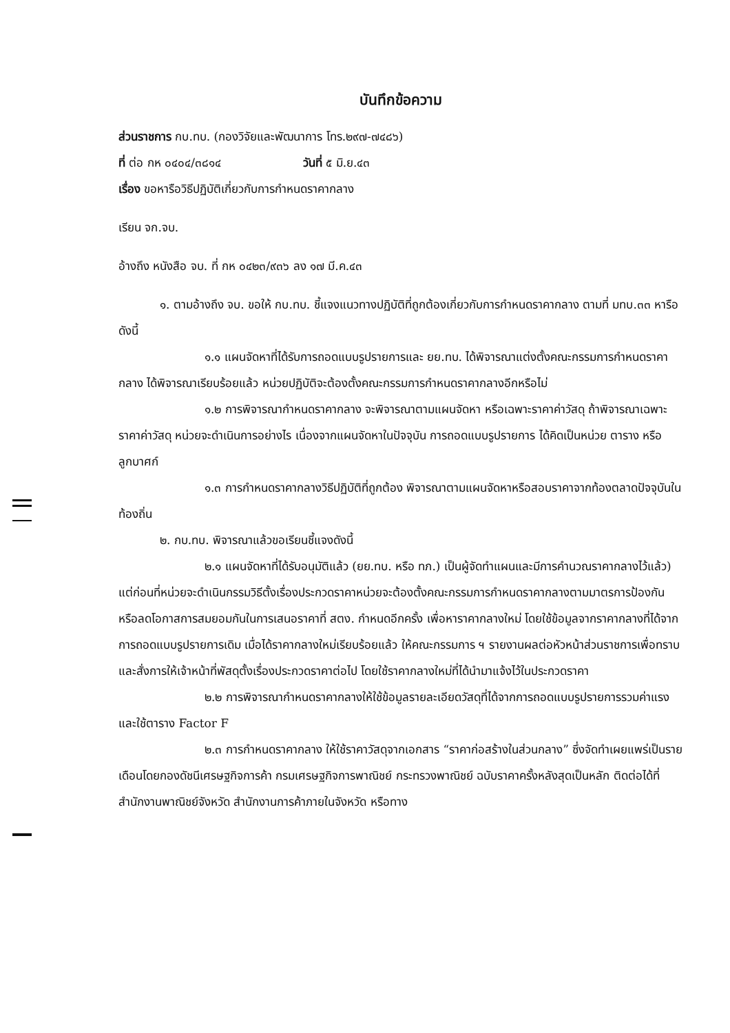บันทึกข้อความ
ส่วนราชการ กบ.ทบ. (กองวิจัยและพัฒนาการ โทร.๒๙๗-๗๔๘๖)
ที่ ต่อ กห ๐๔๐๔/๓๘๑๔ วันที่ ๕ มิ.ย.๔๓
เรื่อง ขอหารือวิธีปฏิบัติเกี่ยวกับการกำหนดราคากลาง
เรียน จก.จบ.
อ้างถึง หนังสือ จบ. ที่ กห ๐๔๒๓/๙๓๖ ลง ๑๗ มี.ค.๔๓
๑. ตามอ้างถึง จบ. ขอให้ กบ.ทบ. ชี้แจงแนวทางปฏิบัติที่ถูกต้องเกี่ยวกับการกำหนดราคากลาง ตามที่ มทบ.๓๓ หารือดังนี้
๑.๑ แผนจัดหาที่ได้รับการถอดแบบรูปรายการและ ยย.ทบ. ได้พิจารณาแต่งตั้งคณะกรรมการกำหนดราคากลาง ได้พิจารณาเรียบร้อยแล้ว หน่วยปฏิบัติจะต้องตั้งคณะกรรมการกำหนดราคากลางอีกหรือไม่
๑.๒ การพิจารณากำหนดราคากลาง จะพิจารณาตามแผนจัดหา หรือเฉพาะราคาค่าวัสดุ ถ้าพิจารณาเฉพาะราคาค่าวัสดุ หน่วยจะดำเนินการอย่างไร เนื่องจากแผนจัดหาในปัจจุบัน การถอดแบบรูปรายการ ได้คิดเป็นหน่วย ตาราง หรือลูกบาศก์
๑.๓ การกำหนดราคากลางวิธีปฏิบัติที่ถูกต้อง พิจารณาตามแผนจัดหาหรือสอบราคาจากท้องตลาดปัจจุบันในท้องถิ่น
๒. กบ.ทบ. พิจารณาแล้วขอเรียนชี้แจงดังนี้
๒.๑ แผนจัดหาที่ได้รับอนุมัติแล้ว (ยย.ทบ. หรือ ทภ.) เป็นผู้จัดทำแผนและมีการคำนวณราคากลางไว้แล้ว) แต่ก่อนที่หน่วยจะดำเนินกรรมวิธีตั้งเรื่องประกวดราคาหน่วยจะต้องตั้งคณะกรรมการกำหนดราคากลางตามมาตรการป้องกันหรือลดโอกาสการสมยอมกันในการเสนอราคาที่ สตง. กำหนดอีกครั้ง เพื่อหาราคากลางใหม่ โดยใช้ข้อมูลจากราคากลางที่ได้จากการถอดแบบรูปรายการเดิม เมื่อได้ราคากลางใหม่เรียบร้อยแล้ว ให้คณะกรรมการ ฯ รายงานผลต่อหัวหน้าส่วนราชการเพื่อทราบและสั่งการให้เจ้าหน้าที่พัสดุตั้งเรื่องประกวดราคาต่อไป โดยใช้ราคากลางใหม่ที่ได้นำมาแจ้งไว้ในประกวดราคา
๒.๒ การพิจารณากำหนดราคากลางให้ใช้ข้อมูลรายละเอียดวัสดุที่ได้จากการถอดแบบรูปรายการรวมค่าแรงและใช้ตาราง Factor F
๒.๓ การกำหนดราคากลาง ให้ใช้ราคาวัสดุจากเอกสาร “ราคาก่อสร้างในส่วนกลาง” ซึ่งจัดทำเผยแพร่เป็นรายเดือนโดยกองดัชนีเศรษฐกิจการค้า กรมเศรษฐกิจการพาณิชย์ กระทรวงพาณิชย์ ฉบับราคาครั้งหลังสุดเป็นหลัก ติดต่อได้ที่สำนักงานพาณิชย์จังหวัด สำนักงานการค้าภายในจังหวัด หรือทาง